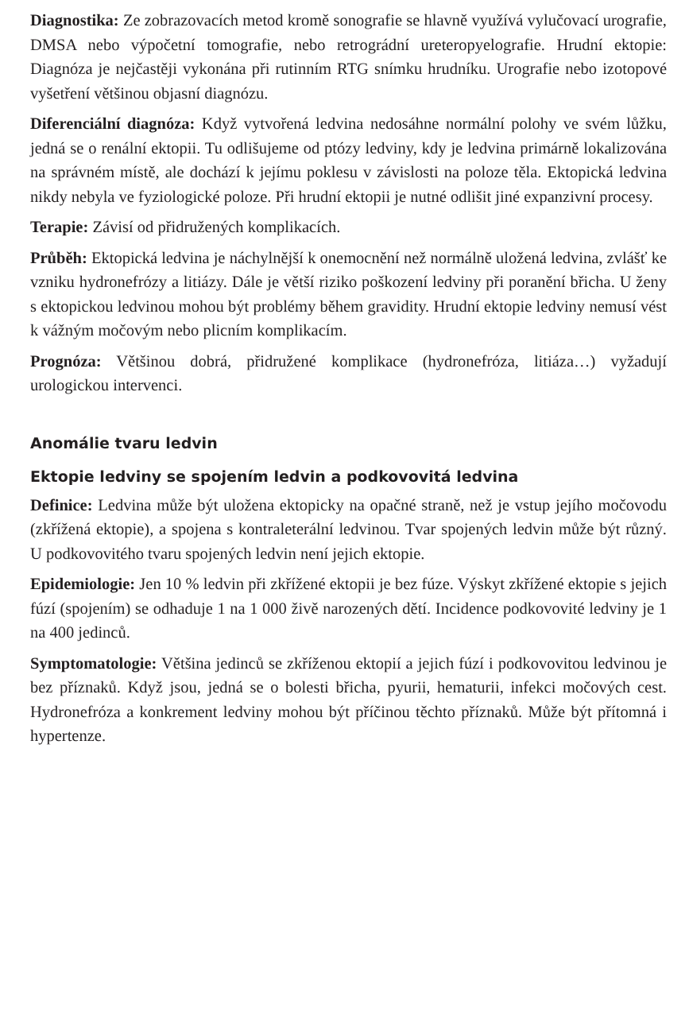Diagnostika: Ze zobrazovacích metod kromě sonografie se hlavně využívá vylučovací urografie, DMSA nebo výpočetní tomografie, nebo retrográdní ureteropyelografie. Hrudní ektopie: Diagnóza je nejčastěji vykonána při rutinním RTG snímku hrudníku. Urografie nebo izotopové vyšetření většinou objasní diagnózu.
Diferenciální diagnóza: Když vytvořená ledvina nedosáhne normální polohy ve svém lůžku, jedná se o renální ektopii. Tu odlišujeme od ptózy ledviny, kdy je ledvina primárně lokalizována na správném místě, ale dochází k jejímu poklesu v závislosti na poloze těla. Ektopická ledvina nikdy nebyla ve fyziologické poloze. Při hrudní ektopii je nutné odlišit jiné expanzivní procesy.
Terapie: Závisí od přidružených komplikacích.
Průběh: Ektopická ledvina je náchylnější k onemocnění než normálně uložená ledvina, zvlášť ke vzniku hydronefrózy a litiázy. Dále je větší riziko poškození ledviny při poranění břicha. U ženy s ektopickou ledvinou mohou být problémy během gravidity. Hrudní ektopie ledviny nemusí vést k vážným močovým nebo plicním komplikacím.
Prognóza: Většinou dobrá, přidružené komplikace (hydronefróza, litiáza…) vyžadují urologickou intervenci.
Anomálie tvaru ledvin
Ektopie ledviny se spojením ledvin a podkovovitá ledvina
Definice: Ledvina může být uložena ektopicky na opačné straně, než je vstup jejího močovodu (zkřížená ektopie), a spojena s kontraleterální ledvinou. Tvar spojených ledvin může být různý. U podkovovitého tvaru spojených ledvin není jejich ektopie.
Epidemiologie: Jen 10 % ledvin při zkřížené ektopii je bez fúze. Výskyt zkřížené ektopie s jejich fúzí (spojením) se odhaduje 1 na 1 000 živě narozených dětí. Incidence podkovovité ledviny je 1 na 400 jedinců.
Symptomatologie: Většina jedinců se zkříženou ektopií a jejich fúzí i podkovovitou ledvinou je bez příznaků. Když jsou, jedná se o bolesti břicha, pyurii, hematurii, infekci močových cest. Hydronefróza a konkrement ledviny mohou být příčinou těchto příznaků. Může být přítomná i hypertenze.